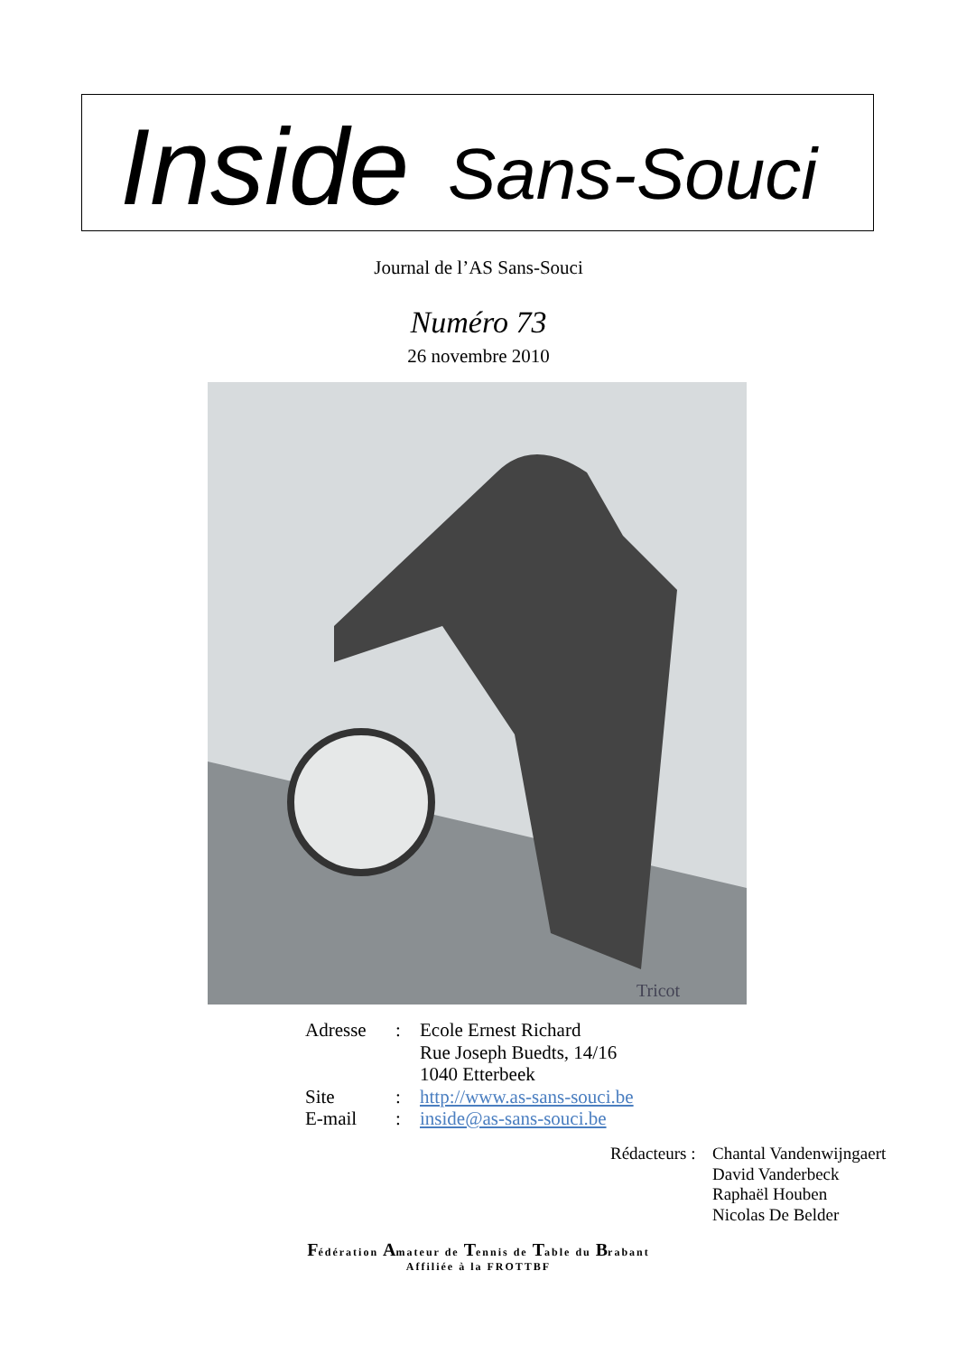Inside Sans-Souci
Journal de l’AS Sans-Souci
Numéro 73
26 novembre 2010
Tricot
| Adresse | : | Ecole Ernest Richard Rue Joseph Buedts, 14/16 1040 Etterbeek |
| Site | : | http://www.as-sans-souci.be |
| E-mail | : | inside@as-sans-souci.be |
| Rédacteurs : | Chantal Vandenwijngaert David Vanderbeck Raphaël Houben Nicolas De Belder |
Fédération Amateur de Tennis de Table du Brabant
Affiliée à la FROTTBF